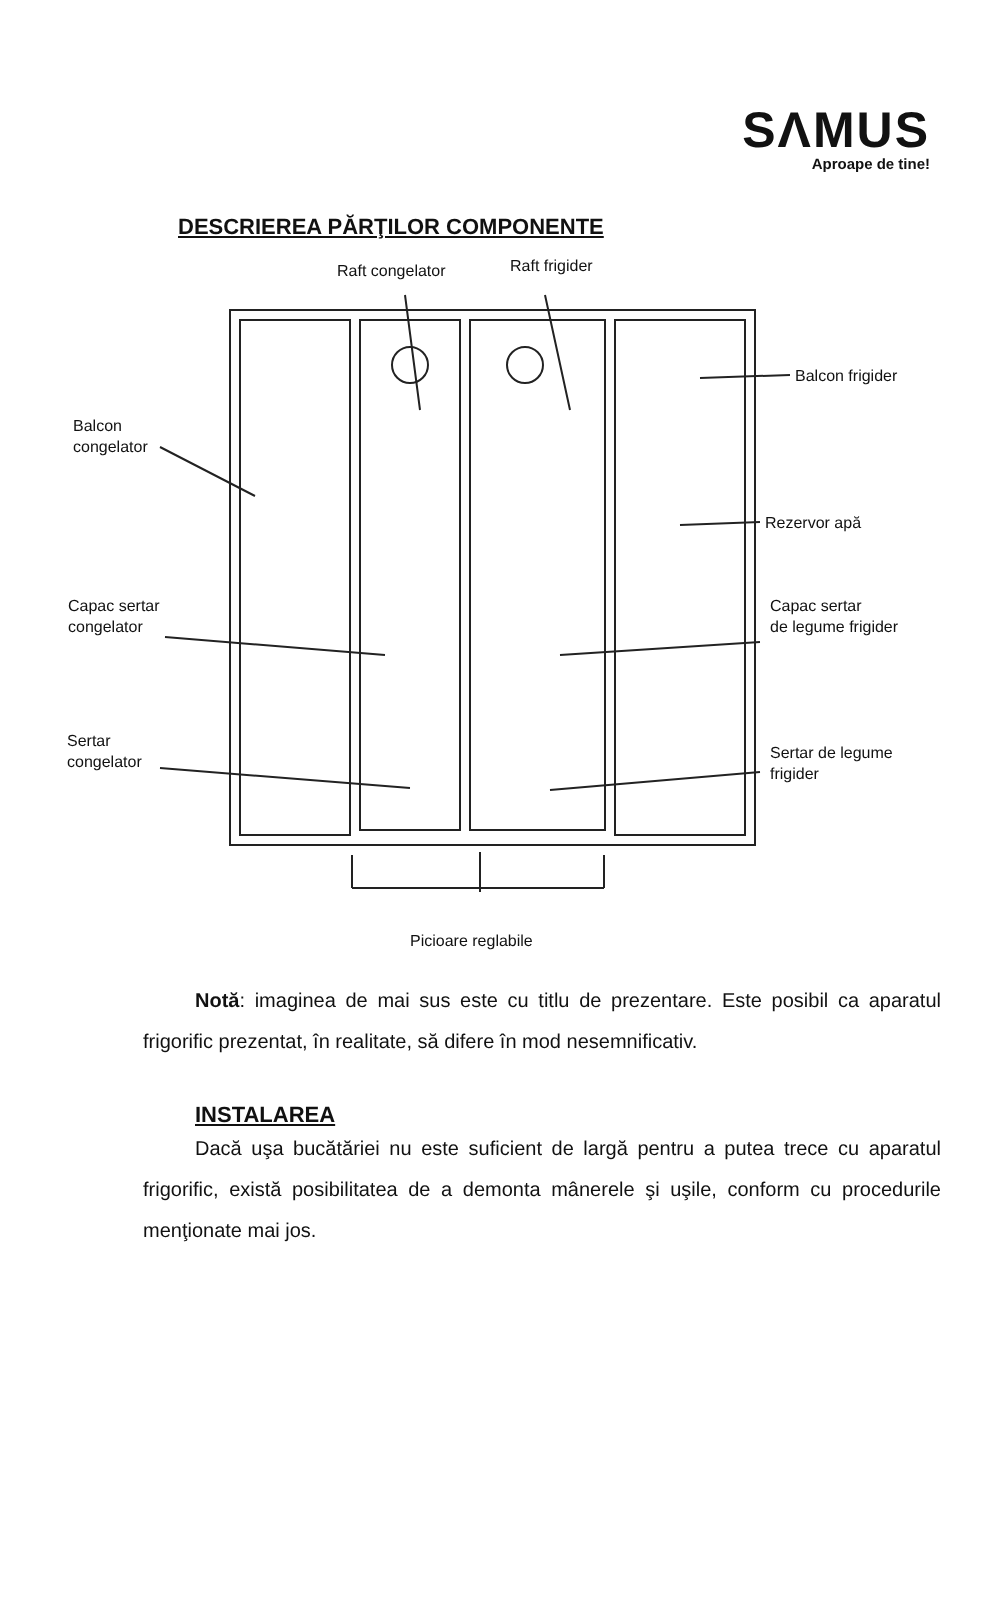SΛMUS
Aproape de tine!
DESCRIEREA PĂRŢILOR COMPONENTE
Raft congelator Raft frigider
Balcon frigider
Balcon
congelator
Rezervor apă
Capac sertar
congelator
Capac sertar
de legume frigider
Sertar
congelator Sertar de legume
frigider
Picioare reglabile
Notă: imaginea de mai sus este cu titlu de prezentare. Este posibil ca aparatul frigorific prezentat, în realitate, să difere în mod nesemnificativ.
INSTALAREA
Dacă uşa bucătăriei nu este suficient de largă pentru a putea trece cu aparatul frigorific, există posibilitatea de a demonta mânerele şi uşile, conform cu procedurile menţionate mai jos.